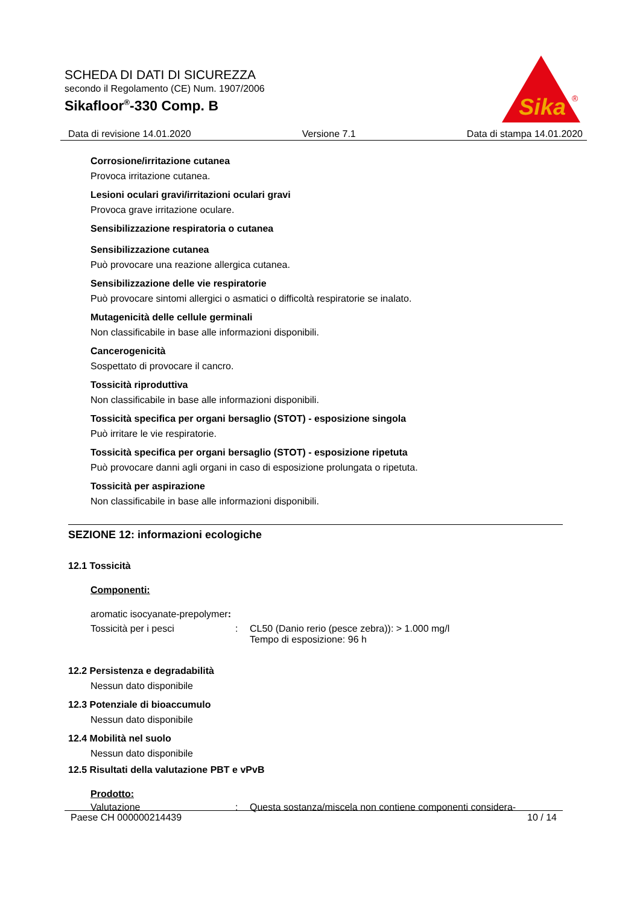SCHEDA DI DATI DI SICUREZZA
secondo il Regolamento (CE) Num. 1907/2006
Sikafloor<sup>®</sup>-330 Comp. B
Sika
®
Data di revisione 14.01.2020 Versione 7.1 Data di stampa 14.01.2020
Corrosione/irritazione cutanea
Provoca irritazione cutanea.
Lesioni oculari gravi/irritazioni oculari gravi
Provoca grave irritazione oculare.
Sensibilizzazione respiratoria o cutanea
Sensibilizzazione cutanea
Può provocare una reazione allergica cutanea.
Sensibilizzazione delle vie respiratorie
Può provocare sintomi allergici o asmatici o difficoltà respiratorie se inalato.
Mutagenicità delle cellule germinali
Non classificabile in base alle informazioni disponibili.
Cancerogenicità
Sospettato di provocare il cancro.
Tossicità riproduttiva
Non classificabile in base alle informazioni disponibili.
Tossicità specifica per organi bersaglio (STOT) - esposizione singola
Può irritare le vie respiratorie.
Tossicità specifica per organi bersaglio (STOT) - esposizione ripetuta
Può provocare danni agli organi in caso di esposizione prolungata o ripetuta.
Tossicità per aspirazione
Non classificabile in base alle informazioni disponibili.
SEZIONE 12: informazioni ecologiche
12.1 Tossicità
Componenti:
aromatic isocyanate-prepolymer:
Tossicità per i pesci: CL50 (Danio rerio (pesce zebra)): > 1.000 mg/l
Tempo di esposizione: 96 h
12.2 Persistenza e degradabilità
Nessun dato disponibile
12.3 Potenziale di bioaccumulo
Nessun dato disponibile
12.4 Mobilità nel suolo
Nessun dato disponibile
12.5 Risultati della valutazione PBT e vPvB
Prodotto:
Valutazione: Questa sostanza/miscela non contiene componenti considera-
Paese CH 000000214439 10 / 14